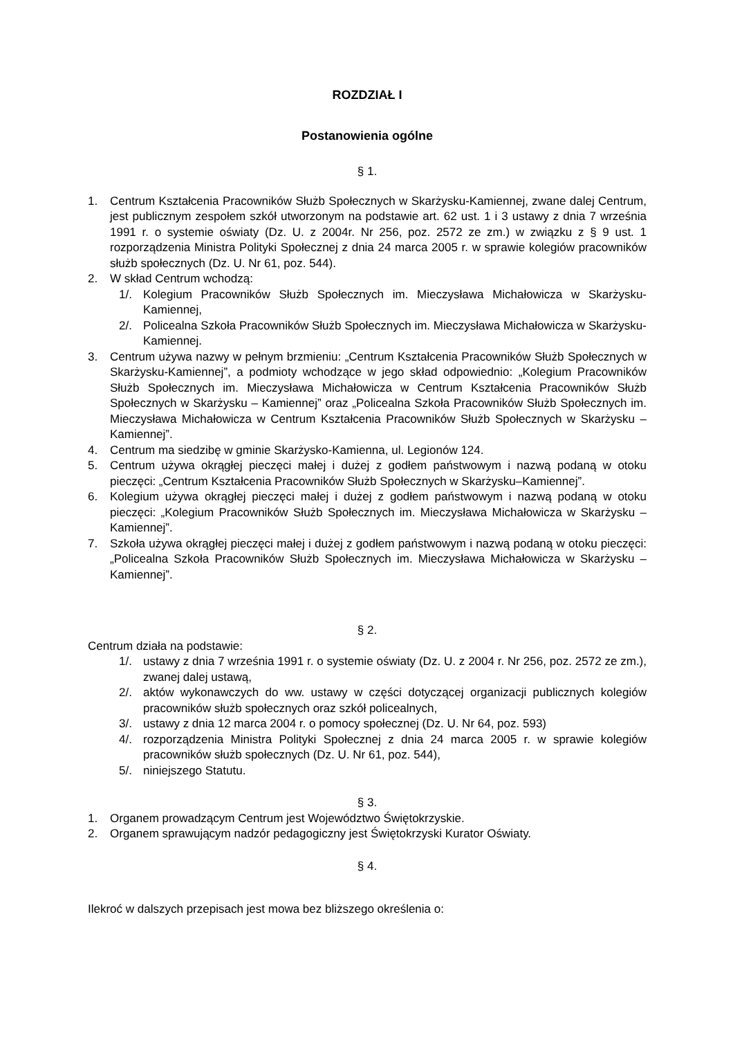ROZDZIAŁ I
Postanowienia ogólne
§ 1.
1. Centrum Kształcenia Pracowników Służb Społecznych w Skarżysku-Kamiennej, zwane dalej Centrum, jest publicznym zespołem szkół utworzonym na podstawie art. 62 ust. 1 i 3 ustawy z dnia 7 września 1991 r. o systemie oświaty (Dz. U. z 2004r. Nr 256, poz. 2572 ze zm.) w związku z § 9 ust. 1 rozporządzenia Ministra Polityki Społecznej z dnia 24 marca 2005 r. w sprawie kolegiów pracowników służb społecznych (Dz. U. Nr 61, poz. 544).
2. W skład Centrum wchodzą:
1/. Kolegium Pracowników Służb Społecznych im. Mieczysława Michałowicza w Skarżysku-Kamiennej,
2/. Policealna Szkoła Pracowników Służb Społecznych im. Mieczysława Michałowicza w Skarżysku-Kamiennej.
3. Centrum używa nazwy w pełnym brzmieniu: „Centrum Kształcenia Pracowników Służb Społecznych w Skarżysku-Kamiennej”, a podmioty wchodzące w jego skład odpowiednio: „Kolegium Pracowników Służb Społecznych im. Mieczysława Michałowicza w Centrum Kształcenia Pracowników Służb Społecznych w Skarżysku – Kamiennej” oraz „Policealna Szkoła Pracowników Służb Społecznych im. Mieczysława Michałowicza w Centrum Kształcenia Pracowników Służb Społecznych w Skarżysku – Kamiennej”.
4. Centrum ma siedzibę w gminie Skarżysko-Kamienna, ul. Legionów 124.
5. Centrum używa okrągłej pieczęci małej i dużej z godłem państwowym i nazwą podaną w otoku pieczęci: „Centrum Kształcenia Pracowników Służb Społecznych w Skarżysku–Kamiennej”.
6. Kolegium używa okrągłej pieczęci małej i dużej z godłem państwowym i nazwą podaną w otoku pieczęci: „Kolegium Pracowników Służb Społecznych im. Mieczysława Michałowicza w Skarżysku – Kamiennej”.
7. Szkoła używa okrągłej pieczęci małej i dużej z godłem państwowym i nazwą podaną w otoku pieczęci: „Policealna Szkoła Pracowników Służb Społecznych im. Mieczysława Michałowicza w Skarżysku – Kamiennej”.
§ 2.
Centrum działa na podstawie:
1/. ustawy z dnia 7 września 1991 r. o systemie oświaty (Dz. U. z 2004 r. Nr 256, poz. 2572 ze zm.), zwanej dalej ustawą,
2/. aktów wykonawczych do ww. ustawy w części dotyczącej organizacji publicznych kolegiów pracowników służb społecznych oraz szkół policealnych,
3/. ustawy z dnia 12 marca 2004 r. o pomocy społecznej (Dz. U. Nr 64, poz. 593)
4/. rozporządzenia Ministra Polityki Społecznej z dnia 24 marca 2005 r. w sprawie kolegiów pracowników służb społecznych (Dz. U. Nr 61, poz. 544),
5/. niniejszego Statutu.
§ 3.
1. Organem prowadzącym Centrum jest Województwo Świętokrzyskie.
2. Organem sprawującym nadzór pedagogiczny jest Świętokrzyski Kurator Oświaty.
§ 4.
Ilekroć w dalszych przepisach jest mowa bez bliższego określenia o: